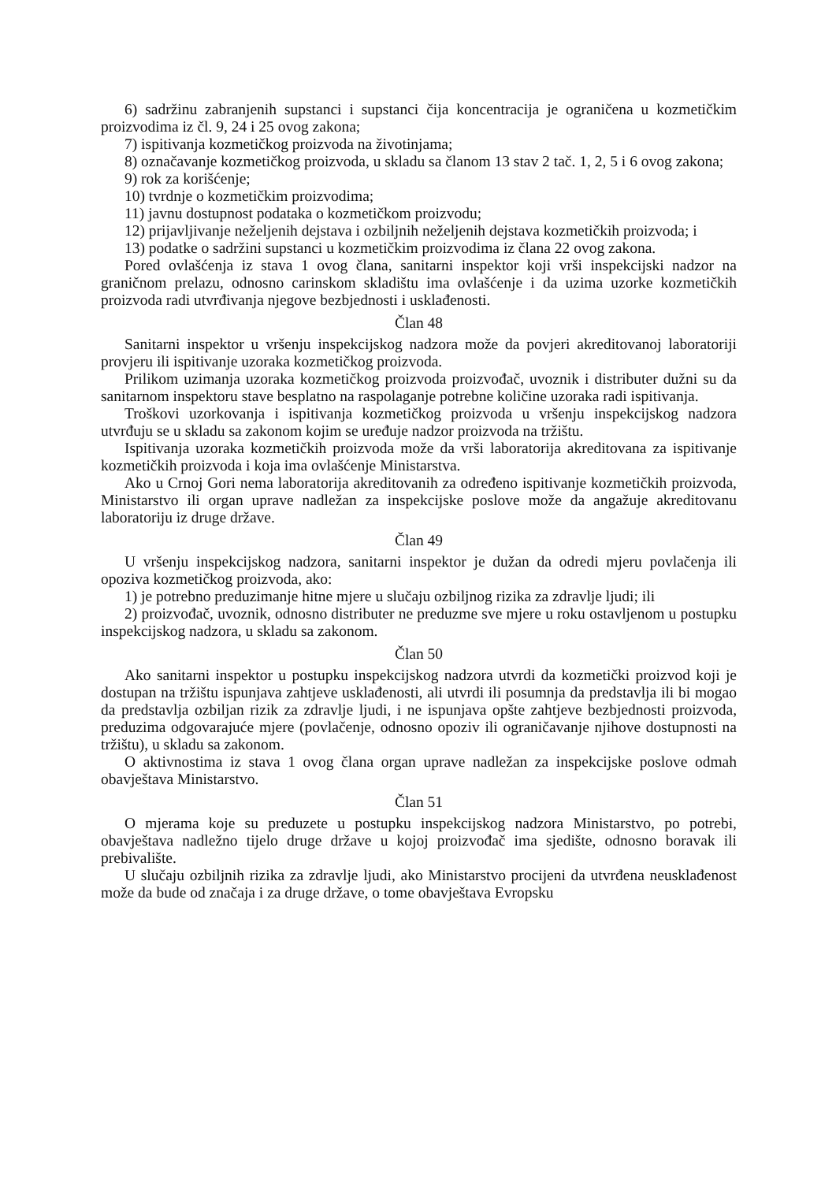6) sadržinu zabranjenih supstanci i supstanci čija koncentracija je ograničena u kozmetičkim proizvodima iz čl. 9, 24 i 25 ovog zakona;
7) ispitivanja kozmetičkog proizvoda na životinjama;
8) označavanje kozmetičkog proizvoda, u skladu sa članom 13 stav 2 tač. 1, 2, 5 i 6 ovog zakona;
9) rok za korišćenje;
10) tvrdnje o kozmetičkim proizvodima;
11) javnu dostupnost podataka o kozmetičkom proizvodu;
12) prijavljivanje neželjenih dejstava i ozbiljnih neželjenih dejstava kozmetičkih proizvoda; i
13) podatke o sadržini supstanci u kozmetičkim proizvodima iz člana 22 ovog zakona.
Pored ovlašćenja iz stava 1 ovog člana, sanitarni inspektor koji vrši inspekcijski nadzor na graničnom prelazu, odnosno carinskom skladištu ima ovlašćenje i da uzima uzorke kozmetičkih proizvoda radi utvrđivanja njegove bezbjednosti i usklađenosti.
Član 48
Sanitarni inspektor u vršenju inspekcijskog nadzora može da povjeri akreditovanoj laboratoriji provjeru ili ispitivanje uzoraka kozmetičkog proizvoda.
Prilikom uzimanja uzoraka kozmetičkog proizvoda proizvođač, uvoznik i distributer dužni su da sanitarnom inspektoru stave besplatno na raspolaganje potrebne količine uzoraka radi ispitivanja.
Troškovi uzorkovanja i ispitivanja kozmetičkog proizvoda u vršenju inspekcijskog nadzora utvrđuju se u skladu sa zakonom kojim se uređuje nadzor proizvoda na tržištu.
Ispitivanja uzoraka kozmetičkih proizvoda može da vrši laboratorija akreditovana za ispitivanje kozmetičkih proizvoda i koja ima ovlašćenje Ministarstva.
Ako u Crnoj Gori nema laboratorija akreditovanih za određeno ispitivanje kozmetičkih proizvoda, Ministarstvo ili organ uprave nadležan za inspekcijske poslove može da angažuje akreditovanu laboratoriju iz druge države.
Član 49
U vršenju inspekcijskog nadzora, sanitarni inspektor je dužan da odredi mjeru povlačenja ili opoziva kozmetičkog proizvoda, ako:
1) je potrebno preduzimanje hitne mjere u slučaju ozbiljnog rizika za zdravlje ljudi; ili
2) proizvođač, uvoznik, odnosno distributer ne preduzme sve mjere u roku ostavljenom u postupku inspekcijskog nadzora, u skladu sa zakonom.
Član 50
Ako sanitarni inspektor u postupku inspekcijskog nadzora utvrdi da kozmetički proizvod koji je dostupan na tržištu ispunjava zahtjeve usklađenosti, ali utvrdi ili posumnja da predstavlja ili bi mogao da predstavlja ozbiljan rizik za zdravlje ljudi, i ne ispunjava opšte zahtjeve bezbjednosti proizvoda, preduzima odgovarajuće mjere (povlačenje, odnosno opoziv ili ograničavanje njihove dostupnosti na tržištu), u skladu sa zakonom.
O aktivnostima iz stava 1 ovog člana organ uprave nadležan za inspekcijske poslove odmah obavještava Ministarstvo.
Član 51
O mjerama koje su preduzete u postupku inspekcijskog nadzora Ministarstvo, po potrebi, obavještava nadležno tijelo druge države u kojoj proizvođač ima sjedište, odnosno boravak ili prebivalište.
U slučaju ozbiljnih rizika za zdravlje ljudi, ako Ministarstvo procijeni da utvrđena neusklađenost može da bude od značaja i za druge države, o tome obavještava Evropsku